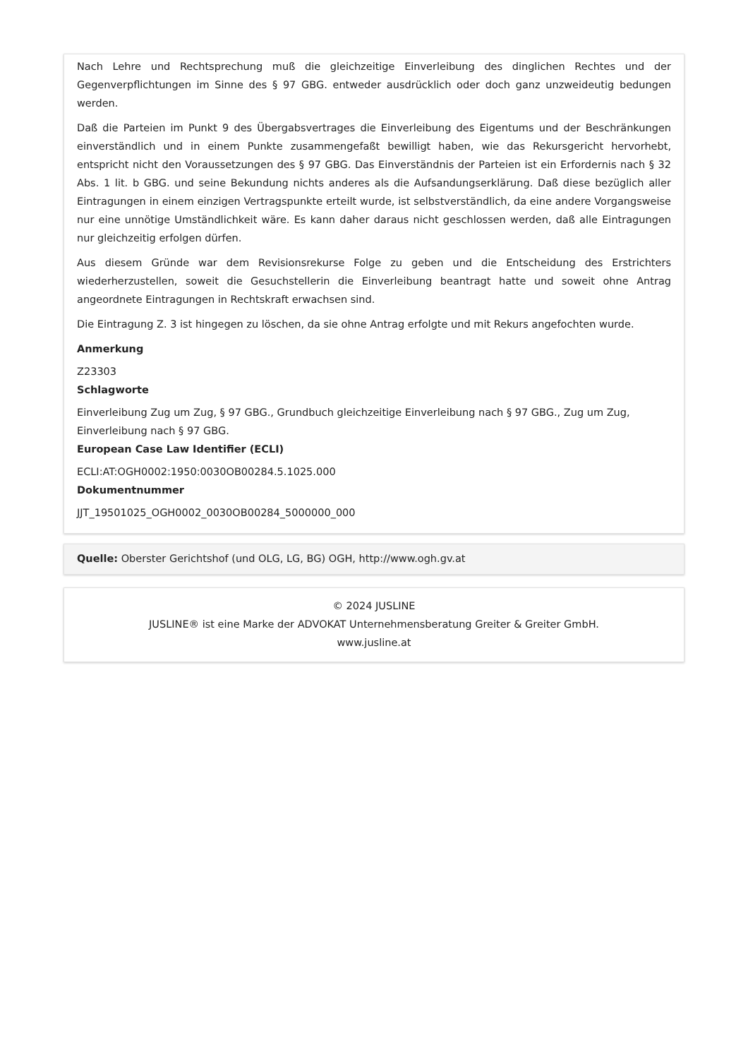Nach Lehre und Rechtsprechung muß die gleichzeitige Einverleibung des dinglichen Rechtes und der Gegenverpflichtungen im Sinne des § 97 GBG. entweder ausdrücklich oder doch ganz unzweideutig bedungen werden.
Daß die Parteien im Punkt 9 des Übergabsvertrages die Einverleibung des Eigentums und der Beschränkungen einverständlich und in einem Punkte zusammengefaßt bewilligt haben, wie das Rekursgericht hervorhebt, entspricht nicht den Voraussetzungen des § 97 GBG. Das Einverständnis der Parteien ist ein Erfordernis nach § 32 Abs. 1 lit. b GBG. und seine Bekundung nichts anderes als die Aufsandungserklärung. Daß diese bezüglich aller Eintragungen in einem einzigen Vertragspunkte erteilt wurde, ist selbstverständlich, da eine andere Vorgangsweise nur eine unnötige Umständlichkeit wäre. Es kann daher daraus nicht geschlossen werden, daß alle Eintragungen nur gleichzeitig erfolgen dürfen.
Aus diesem Gründe war dem Revisionsrekurse Folge zu geben und die Entscheidung des Erstrichters wiederherzustellen, soweit die Gesuchstellerin die Einverleibung beantragt hatte und soweit ohne Antrag angeordnete Eintragungen in Rechtskraft erwachsen sind.
Die Eintragung Z. 3 ist hingegen zu löschen, da sie ohne Antrag erfolgte und mit Rekurs angefochten wurde.
Anmerkung
Z23303
Schlagworte
Einverleibung Zug um Zug, § 97 GBG., Grundbuch gleichzeitige Einverleibung nach § 97 GBG., Zug um Zug,
Einverleibung nach § 97 GBG.
European Case Law Identifier (ECLI)
ECLI:AT:OGH0002:1950:0030OB00284.5.1025.000
Dokumentnummer
JJT_19501025_OGH0002_0030OB00284_5000000_000
Quelle: Oberster Gerichtshof (und OLG, LG, BG) OGH, http://www.ogh.gv.at
© 2024 JUSLINE
JUSLINE® ist eine Marke der ADVOKAT Unternehmensberatung Greiter & Greiter GmbH.
www.jusline.at